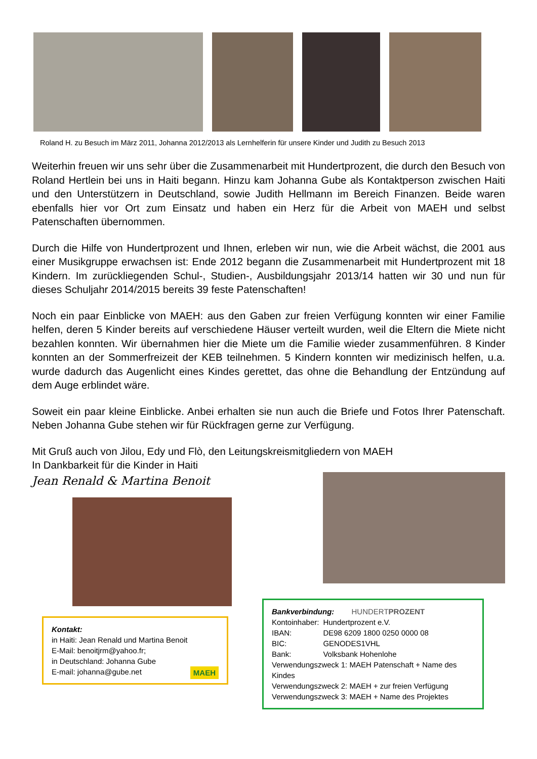Roland H. zu Besuch im März 2011, Johanna 2012/2013 als Lernhelferin für unsere Kinder und Judith zu Besuch 2013
Weiterhin freuen wir uns sehr über die Zusammenarbeit mit Hundertprozent, die durch den Besuch von Roland Hertlein bei uns in Haiti begann. Hinzu kam Johanna Gube als Kontaktperson zwischen Haiti und den Unterstützern in Deutschland, sowie Judith Hellmann im Bereich Finanzen. Beide waren ebenfalls hier vor Ort zum Einsatz und haben ein Herz für die Arbeit von MAEH und selbst Patenschaften übernommen.
Durch die Hilfe von Hundertprozent und Ihnen, erleben wir nun, wie die Arbeit wächst, die 2001 aus einer Musikgruppe erwachsen ist: Ende 2012 begann die Zusammenarbeit mit Hundertprozent mit 18 Kindern. Im zurückliegenden Schul-, Studien-, Ausbildungsjahr 2013/14 hatten wir 30 und nun für dieses Schuljahr 2014/2015 bereits 39 feste Patenschaften!
Noch ein paar Einblicke von MAEH: aus den Gaben zur freien Verfügung konnten wir einer Familie helfen, deren 5 Kinder bereits auf verschiedene Häuser verteilt wurden, weil die Eltern die Miete nicht bezahlen konnten. Wir übernahmen hier die Miete um die Familie wieder zusammenführen. 8 Kinder konnten an der Sommerfreizeit der KEB teilnehmen. 5 Kindern konnten wir medizinisch helfen, u.a. wurde dadurch das Augenlicht eines Kindes gerettet, das ohne die Behandlung der Entzündung auf dem Auge erblindet wäre.
Soweit ein paar kleine Einblicke. Anbei erhalten sie nun auch die Briefe und Fotos Ihrer Patenschaft. Neben Johanna Gube stehen wir für Rückfragen gerne zur Verfügung.
Mit Gruß auch von Jilou, Edy und Flò, den Leitungskreismitgliedern von MAEH
In Dankbarkeit für die Kinder in Haiti
Jean Renald & Martina Benoit
Kontakt:
in Haiti: Jean Renald und Martina Benoit
E-Mail: benoitjrm@yahoo.fr;
in Deutschland: Johanna Gube
E-mail: johanna@gube.net MAEH
Bankverbindung: HUNDERTPROZENT
| Kontoinhaber: | Hundertprozent e.V. |
| IBAN: | DE98 6209 1800 0250 0000 08 |
| BIC: | GENODES1VHL |
| Bank: | Volksbank Hohenlohe |
Verwendungszweck 1: MAEH Patenschaft + Name des Kindes
Verwendungszweck 2: MAEH + zur freien Verfügung
Verwendungszweck 3: MAEH + Name des Projektes